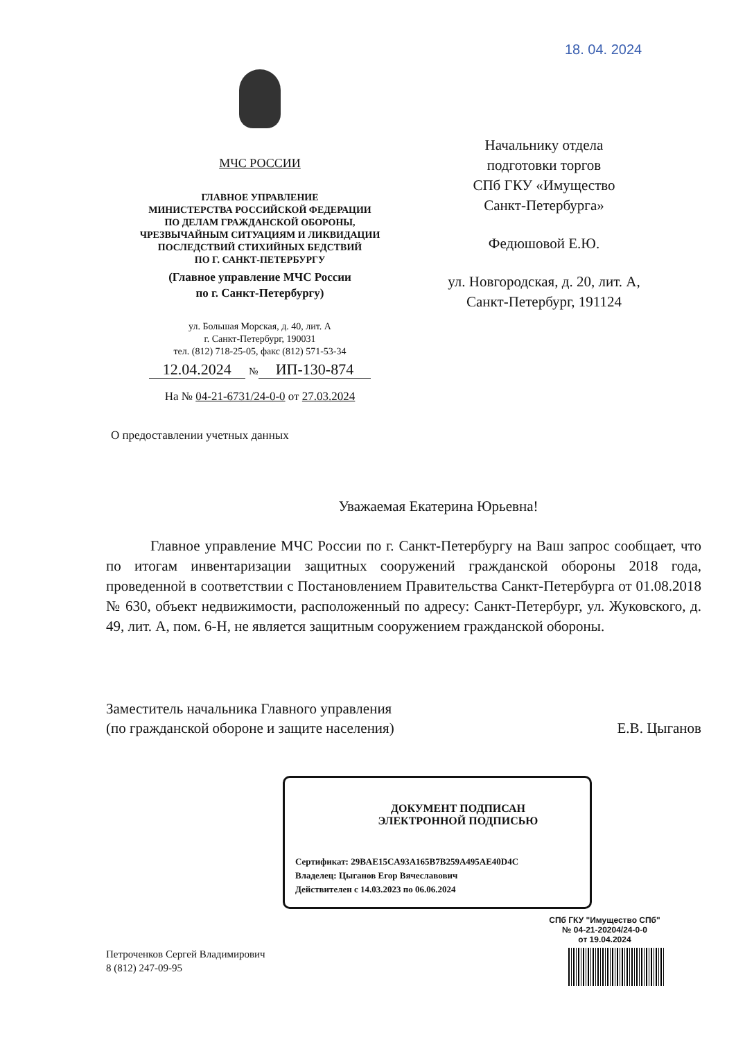18. 04. 2024
МЧС РОССИИ
ГЛАВНОЕ УПРАВЛЕНИЕ
МИНИСТЕРСТВА РОССИЙСКОЙ ФЕДЕРАЦИИ
ПО ДЕЛАМ ГРАЖДАНСКОЙ ОБОРОНЫ,
ЧРЕЗВЫЧАЙНЫМ СИТУАЦИЯМ И ЛИКВИДАЦИИ
ПОСЛЕДСТВИЙ СТИХИЙНЫХ БЕДСТВИЙ
ПО Г. САНКТ-ПЕТЕРБУРГУ
(Главное управление МЧС России
по г. Санкт-Петербургу)
ул. Большая Морская, д. 40, лит. А
г. Санкт-Петербург, 190031
тел. (812) 718-25-05, факс (812) 571-53-34
12.04.2024 № ИП-130-874
На № 04-21-6731/24-0-0 от 27.03.2024
О предоставлении учетных данных
Начальнику отдела
подготовки торгов
СПб ГКУ «Имущество
Санкт-Петербурга»
Федюшовой Е.Ю.
ул. Новгородская, д. 20, лит. А,
Санкт-Петербург, 191124
Уважаемая Екатерина Юрьевна!
Главное управление МЧС России по г. Санкт-Петербургу на Ваш запрос сообщает, что по итогам инвентаризации защитных сооружений гражданской обороны 2018 года, проведенной в соответствии с Постановлением Правительства Санкт-Петербурга от 01.08.2018 № 630, объект недвижимости, расположенный по адресу: Санкт-Петербург, ул. Жуковского, д. 49, лит. А, пом. 6-Н, не является защитным сооружением гражданской обороны.
Заместитель начальника Главного управления
(по гражданской обороне и защите населения)
Е.В. Цыганов
ДОКУМЕНТ ПОДПИСАН
ЭЛЕКТРОННОЙ ПОДПИСЬЮ
Сертификат: 29BAE15CA93A165B7B259A495AE40D4C
Владелец: Цыганов Егор Вячеславович
Действителен с 14.03.2023 по 06.06.2024
Петроченков Сергей Владимирович
8 (812) 247-09-95
СПб ГКУ "Имущество СПб"
№ 04-21-20204/24-0-0
от 19.04.2024